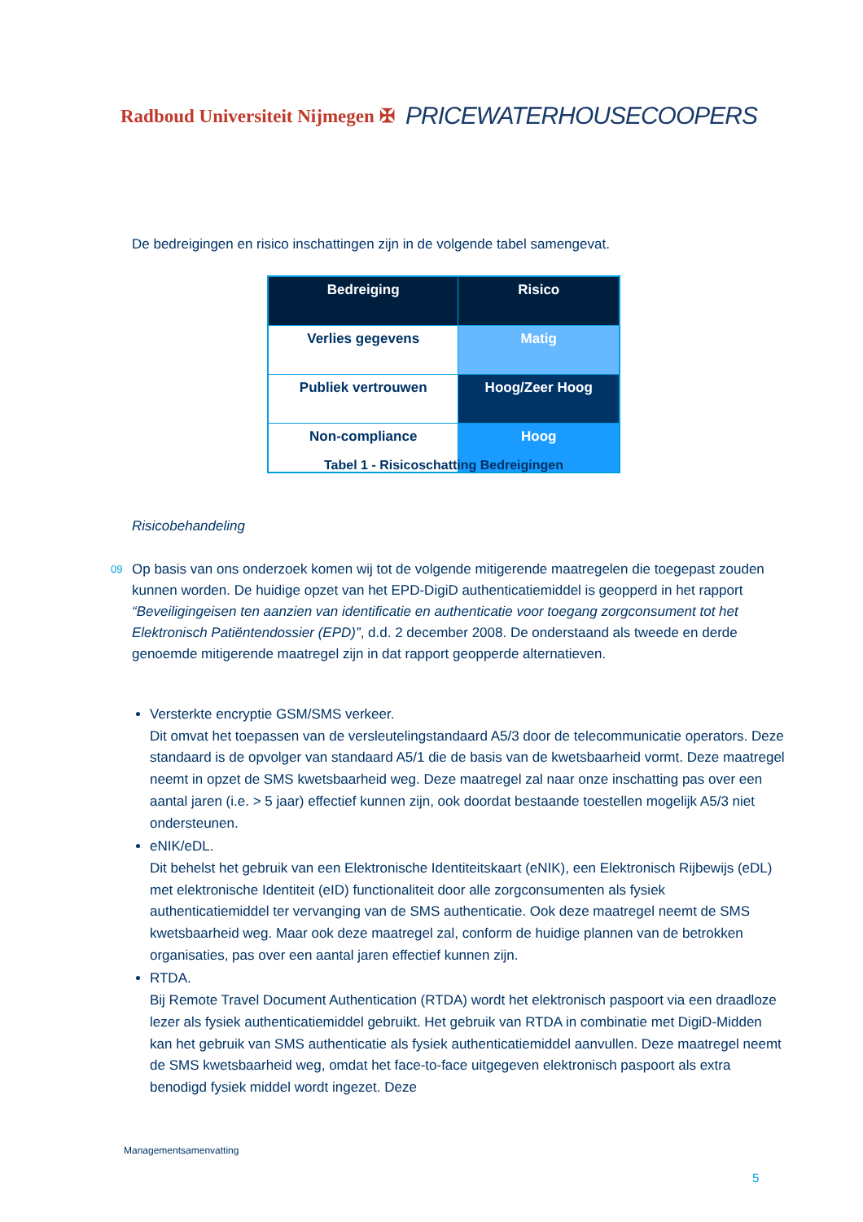Radboud Universiteit Nijmegen ✠ PRICEWATERHOUSECOOPERS
De bedreigingen en risico inschattingen zijn in de volgende tabel samengevat.
| Bedreiging | Risico |
| --- | --- |
| Verlies gegevens | Matig |
| Publiek vertrouwen | Hoog/Zeer Hoog |
| Non-compliance | Hoog |
Tabel 1 - Risicoschatting Bedreigingen
Risicobehandeling
09 Op basis van ons onderzoek komen wij tot de volgende mitigerende maatregelen die toegepast zouden kunnen worden. De huidige opzet van het EPD-DigiD authenticatiemiddel is geopperd in het rapport “Beveiligingeisen ten aanzien van identificatie en authenticatie voor toegang zorgconsument tot het Elektronisch Patiëntendossier (EPD)”, d.d. 2 december 2008. De onderstaand als tweede en derde genoemde mitigerende maatregel zijn in dat rapport geopperde alternatieven.
Versterkte encryptie GSM/SMS verkeer.
Dit omvat het toepassen van de versleutelingstandaard A5/3 door de telecommunicatie operators. Deze standaard is de opvolger van standaard A5/1 die de basis van de kwetsbaarheid vormt. Deze maatregel neemt in opzet de SMS kwetsbaarheid weg. Deze maatregel zal naar onze inschatting pas over een aantal jaren (i.e. > 5 jaar) effectief kunnen zijn, ook doordat bestaande toestellen mogelijk A5/3 niet ondersteunen.
eNIK/eDL.
Dit behelst het gebruik van een Elektronische Identiteitskaart (eNIK), een Elektronisch Rijbewijs (eDL) met elektronische Identiteit (eID) functionaliteit door alle zorgconsumenten als fysiek authenticatiemiddel ter vervanging van de SMS authenticatie. Ook deze maatregel neemt de SMS kwetsbaarheid weg. Maar ook deze maatregel zal, conform de huidige plannen van de betrokken organisaties, pas over een aantal jaren effectief kunnen zijn.
RTDA.
Bij Remote Travel Document Authentication (RTDA) wordt het elektronisch paspoort via een draadloze lezer als fysiek authenticatiemiddel gebruikt. Het gebruik van RTDA in combinatie met DigiD-Midden kan het gebruik van SMS authenticatie als fysiek authenticatiemiddel aanvullen. Deze maatregel neemt de SMS kwetsbaarheid weg, omdat het face-to-face uitgegeven elektronisch paspoort als extra benodigd fysiek middel wordt ingezet. Deze
Managementsamenvatting
5